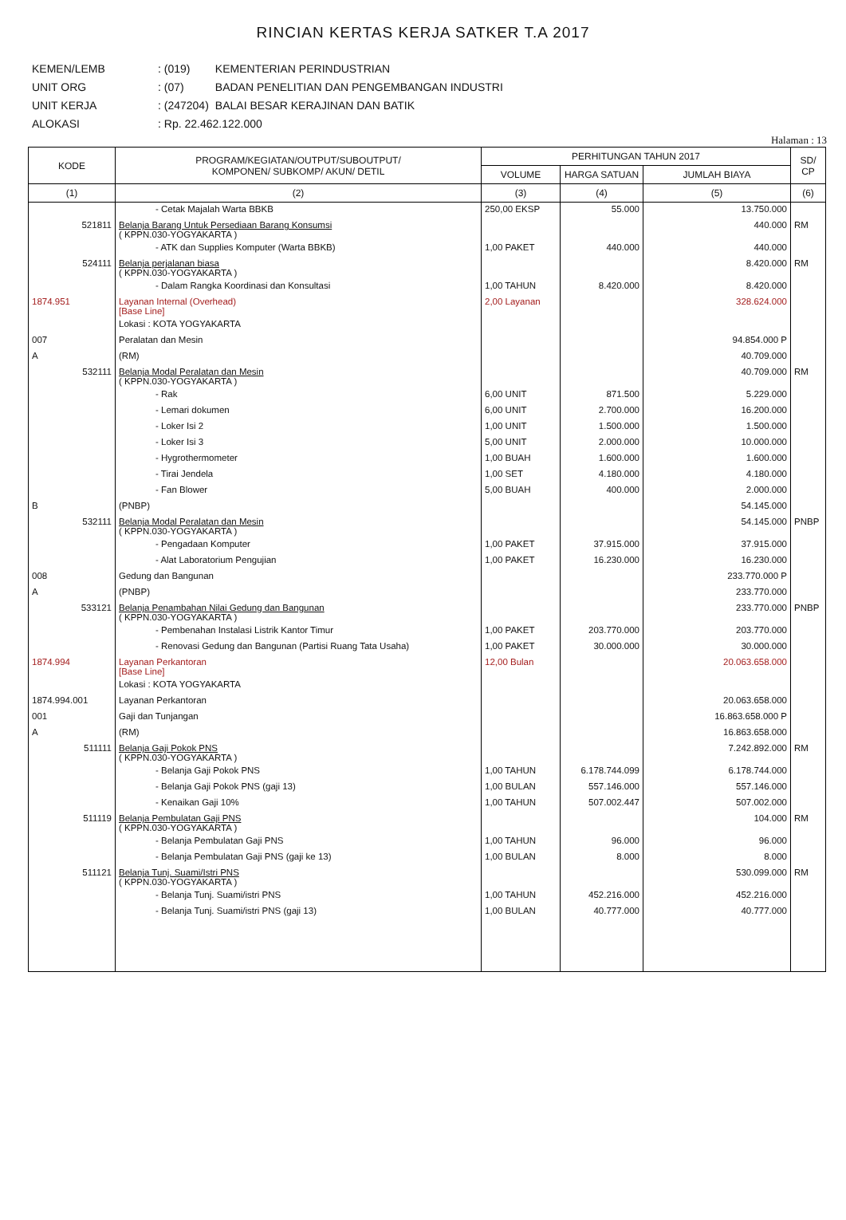RINCIAN KERTAS KERJA SATKER T.A 2017
| KEMEN/LEMB | : (019) | KEMENTERIAN PERINDUSTRIAN |
| UNIT ORG | : (07) | BADAN PENELITIAN DAN PENGEMBANGAN INDUSTRI |
| UNIT KERJA | : (247204) | BALAI BESAR KERAJINAN DAN BATIK |
| ALOKASI | : Rp. 22.462.122.000 | |
Halaman : 13
| KODE | PROGRAM/KEGIATAN/OUTPUT/SUBOUTPUT/ KOMPONEN/ SUBKOMP/ AKUN/ DETIL | PERHITUNGAN TAHUN 2017 | | | SD/ CP |
| --- | --- | --- | --- | --- | --- |
| | | VOLUME | HARGA SATUAN | JUMLAH BIAYA | |
| (1) | (2) | (3) | (4) | (5) | (6) |
| | - Cetak Majalah Warta BBKB | 250,00 EKSP | 55.000 | 13.750.000 | |
| 521811 | Belanja Barang Untuk Persediaan Barang Konsumsi ( KPPN.030-YOGYAKARTA ) | | | 440.000 | RM |
| | - ATK dan Supplies Komputer (Warta BBKB) | 1,00 PAKET | 440.000 | 440.000 | |
| 524111 | Belanja perjalanan biasa ( KPPN.030-YOGYAKARTA ) | | | 8.420.000 | RM |
| | - Dalam Rangka Koordinasi dan Konsultasi | 1,00 TAHUN | 8.420.000 | 8.420.000 | |
| 1874.951 | Layanan Internal (Overhead) [Base Line] | 2,00 Layanan | | 328.624.000 | |
| | Lokasi : KOTA YOGYAKARTA | | | | |
| 007 | Peralatan dan Mesin | | | 94.854.000 P | |
| A | (RM) | | | 40.709.000 | |
| 532111 | Belanja Modal Peralatan dan Mesin ( KPPN.030-YOGYAKARTA ) | | | 40.709.000 | RM |
| | - Rak | 6,00 UNIT | 871.500 | 5.229.000 | |
| | - Lemari dokumen | 6,00 UNIT | 2.700.000 | 16.200.000 | |
| | - Loker Isi 2 | 1,00 UNIT | 1.500.000 | 1.500.000 | |
| | - Loker Isi 3 | 5,00 UNIT | 2.000.000 | 10.000.000 | |
| | - Hygrothermometer | 1,00 BUAH | 1.600.000 | 1.600.000 | |
| | - Tirai Jendela | 1,00 SET | 4.180.000 | 4.180.000 | |
| | - Fan Blower | 5,00 BUAH | 400.000 | 2.000.000 | |
| B | (PNBP) | | | 54.145.000 | |
| 532111 | Belanja Modal Peralatan dan Mesin ( KPPN.030-YOGYAKARTA ) | | | 54.145.000 | PNBP |
| | - Pengadaan Komputer | 1,00 PAKET | 37.915.000 | 37.915.000 | |
| | - Alat Laboratorium Pengujian | 1,00 PAKET | 16.230.000 | 16.230.000 | |
| 008 | Gedung dan Bangunan | | | 233.770.000 P | |
| A | (PNBP) | | | 233.770.000 | |
| 533121 | Belanja Penambahan Nilai Gedung dan Bangunan ( KPPN.030-YOGYAKARTA ) | | | 233.770.000 | PNBP |
| | - Pembenahan Instalasi Listrik Kantor Timur | 1,00 PAKET | 203.770.000 | 203.770.000 | |
| | - Renovasi Gedung dan Bangunan (Partisi Ruang Tata Usaha) | 1,00 PAKET | 30.000.000 | 30.000.000 | |
| 1874.994 | Layanan Perkantoran [Base Line] | 12,00 Bulan | | 20.063.658.000 | |
| | Lokasi : KOTA YOGYAKARTA | | | | |
| 1874.994.001 | Layanan Perkantoran | | | 20.063.658.000 | |
| 001 | Gaji dan Tunjangan | | | 16.863.658.000 P | |
| A | (RM) | | | 16.863.658.000 | |
| 511111 | Belanja Gaji Pokok PNS ( KPPN.030-YOGYAKARTA ) | | | 7.242.892.000 | RM |
| | - Belanja Gaji Pokok PNS | 1,00 TAHUN | 6.178.744.099 | 6.178.744.000 | |
| | - Belanja Gaji Pokok PNS (gaji 13) | 1,00 BULAN | 557.146.000 | 557.146.000 | |
| | - Kenaikan Gaji 10% | 1,00 TAHUN | 507.002.447 | 507.002.000 | |
| 511119 | Belanja Pembulatan Gaji PNS ( KPPN.030-YOGYAKARTA ) | | | 104.000 | RM |
| | - Belanja Pembulatan Gaji PNS | 1,00 TAHUN | 96.000 | 96.000 | |
| | - Belanja Pembulatan Gaji PNS (gaji ke 13) | 1,00 BULAN | 8.000 | 8.000 | |
| 511121 | Belanja Tunj. Suami/Istri PNS ( KPPN.030-YOGYAKARTA ) | | | 530.099.000 | RM |
| | - Belanja Tunj. Suami/istri PNS | 1,00 TAHUN | 452.216.000 | 452.216.000 | |
| | - Belanja Tunj. Suami/istri PNS (gaji 13) | 1,00 BULAN | 40.777.000 | 40.777.000 | |